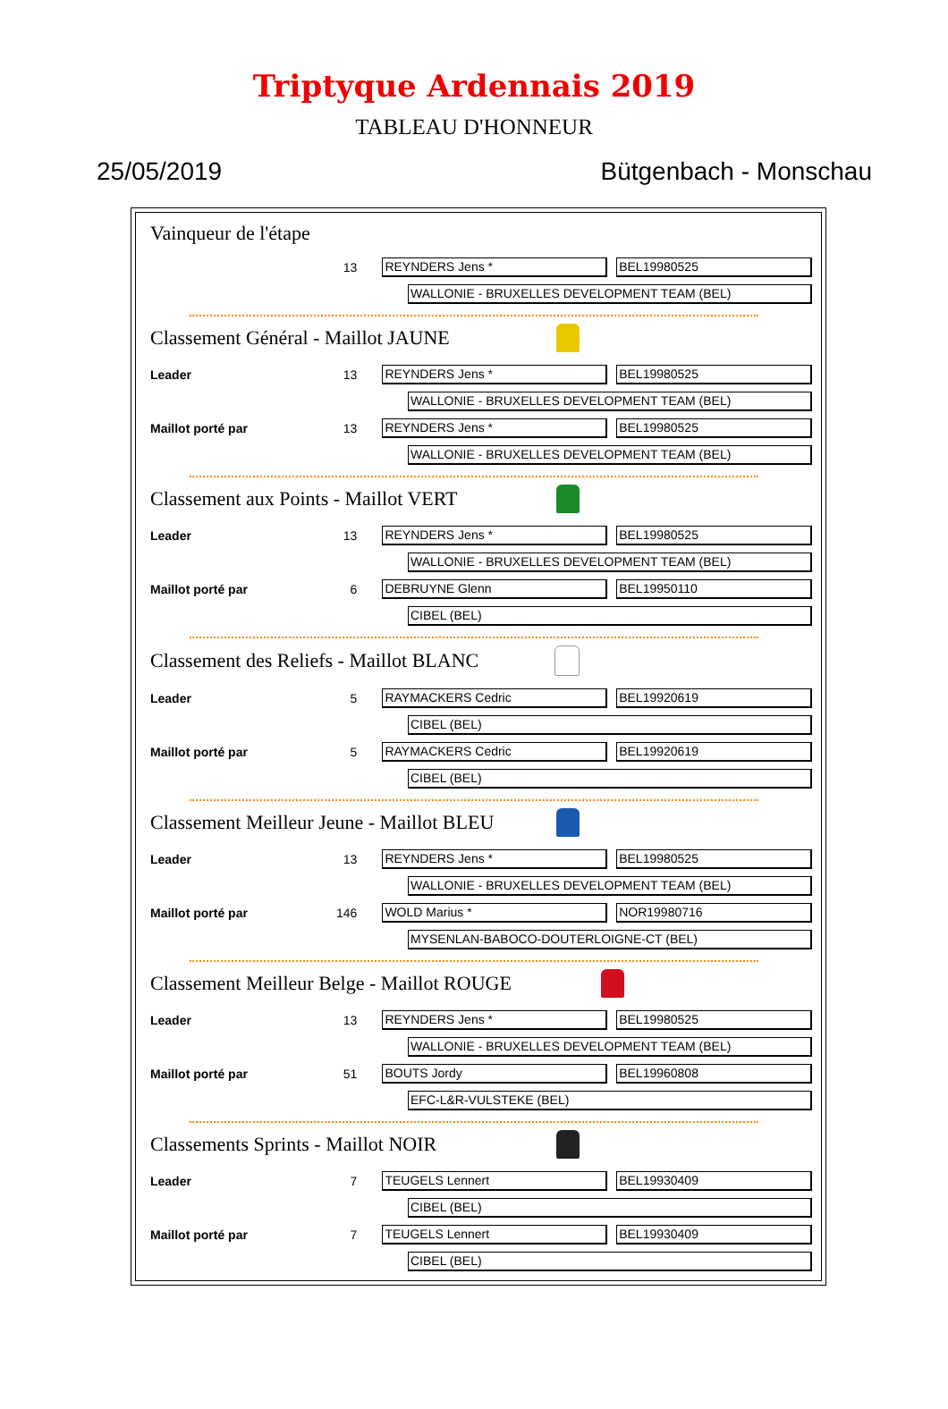Triptyque Ardennais 2019
TABLEAU D'HONNEUR
25/05/2019 Bütgenbach - Monschau
Vainqueur de l'étape
13 REYNDERS Jens * BEL19980525
WALLONIE - BRUXELLES DEVELOPMENT TEAM (BEL)
Classement Général - Maillot JAUNE
Leader 13 REYNDERS Jens * BEL19980525
WALLONIE - BRUXELLES DEVELOPMENT TEAM (BEL)
Maillot porté par 13 REYNDERS Jens * BEL19980525
WALLONIE - BRUXELLES DEVELOPMENT TEAM (BEL)
Classement aux Points - Maillot VERT
Leader 13 REYNDERS Jens * BEL19980525
WALLONIE - BRUXELLES DEVELOPMENT TEAM (BEL)
Maillot porté par 6 DEBRUYNE Glenn BEL19950110
CIBEL (BEL)
Classement des Reliefs - Maillot BLANC
Leader 5 RAYMACKERS Cedric BEL19920619
CIBEL (BEL)
Maillot porté par 5 RAYMACKERS Cedric BEL19920619
CIBEL (BEL)
Classement Meilleur Jeune - Maillot BLEU
Leader 13 REYNDERS Jens * BEL19980525
WALLONIE - BRUXELLES DEVELOPMENT TEAM (BEL)
Maillot porté par 146 WOLD Marius * NOR19980716
MYSENLAN-BABOCO-DOUTERLOIGNE-CT (BEL)
Classement Meilleur Belge - Maillot ROUGE
Leader 13 REYNDERS Jens * BEL19980525
WALLONIE - BRUXELLES DEVELOPMENT TEAM (BEL)
Maillot porté par 51 BOUTS Jordy BEL19960808
EFC-L&R-VULSTEKE (BEL)
Classements Sprints - Maillot NOIR
Leader 7 TEUGELS Lennert BEL19930409
CIBEL (BEL)
Maillot porté par 7 TEUGELS Lennert BEL19930409
CIBEL (BEL)